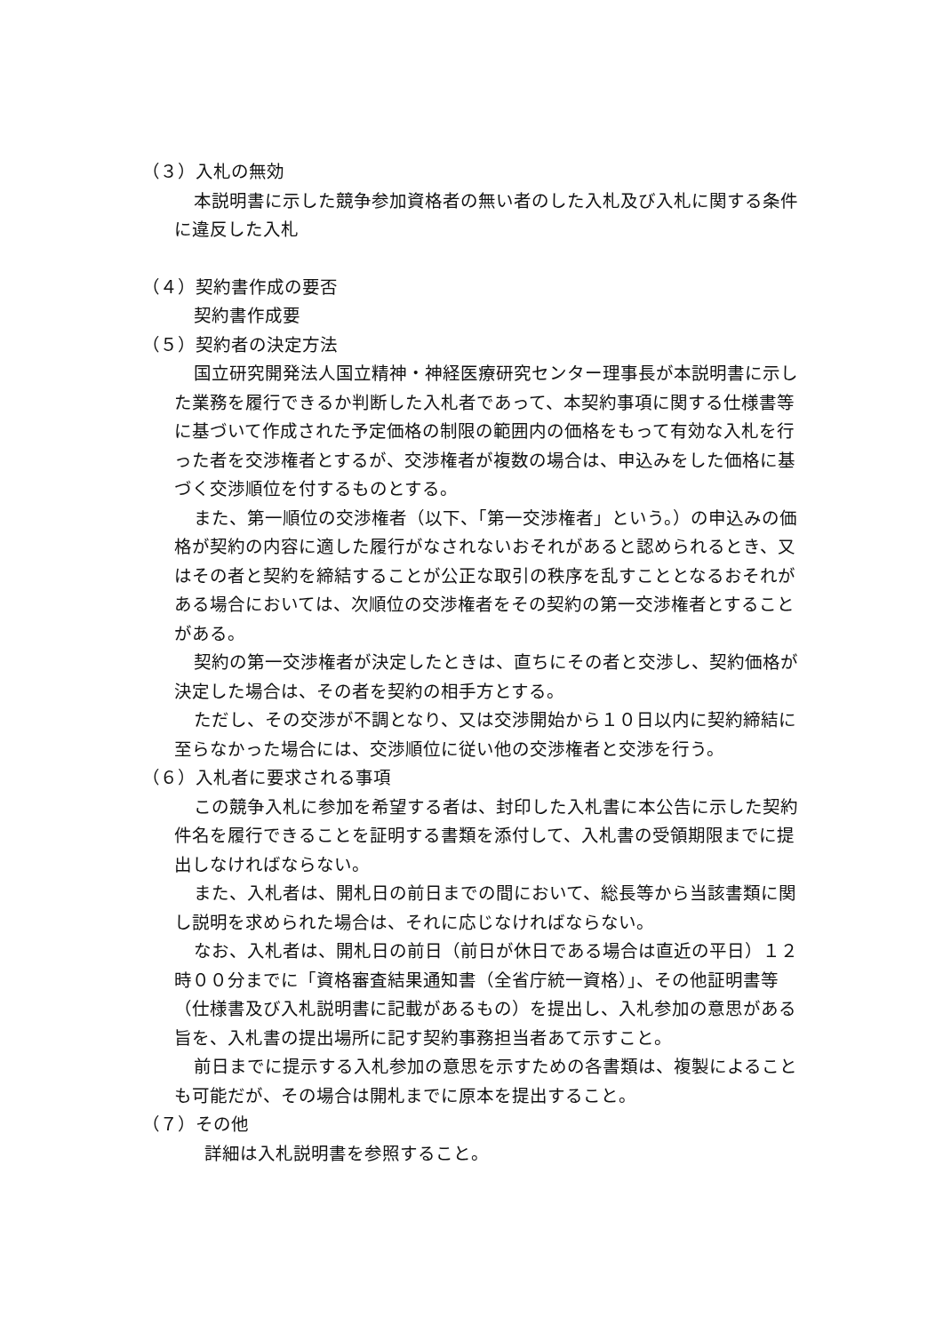（３）入札の無効
本説明書に示した競争参加資格者の無い者のした入札及び入札に関する条件に違反した入札
（４）契約書作成の要否
契約書作成要
（５）契約者の決定方法
国立研究開発法人国立精神・神経医療研究センター理事長が本説明書に示した業務を履行できるか判断した入札者であって、本契約事項に関する仕様書等に基づいて作成された予定価格の制限の範囲内の価格をもって有効な入札を行った者を交渉権者とするが、交渉権者が複数の場合は、申込みをした価格に基づく交渉順位を付するものとする。
また、第一順位の交渉権者（以下、「第一交渉権者」という。）の申込みの価格が契約の内容に適した履行がなされないおそれがあると認められるとき、又はその者と契約を締結することが公正な取引の秩序を乱すこととなるおそれがある場合においては、次順位の交渉権者をその契約の第一交渉権者とすることがある。
契約の第一交渉権者が決定したときは、直ちにその者と交渉し、契約価格が決定した場合は、その者を契約の相手方とする。
ただし、その交渉が不調となり、又は交渉開始から１０日以内に契約締結に至らなかった場合には、交渉順位に従い他の交渉権者と交渉を行う。
（６）入札者に要求される事項
この競争入札に参加を希望する者は、封印した入札書に本公告に示した契約件名を履行できることを証明する書類を添付して、入札書の受領期限までに提出しなければならない。
また、入札者は、開札日の前日までの間において、総長等から当該書類に関し説明を求められた場合は、それに応じなければならない。
なお、入札者は、開札日の前日（前日が休日である場合は直近の平日）１２時００分までに「資格審査結果通知書（全省庁統一資格）」、その他証明書等（仕様書及び入札説明書に記載があるもの）を提出し、入札参加の意思がある旨を、入札書の提出場所に記す契約事務担当者あて示すこと。
前日までに提示する入札参加の意思を示すための各書類は、複製によることも可能だが、その場合は開札までに原本を提出すること。
（７）その他
詳細は入札説明書を参照すること。